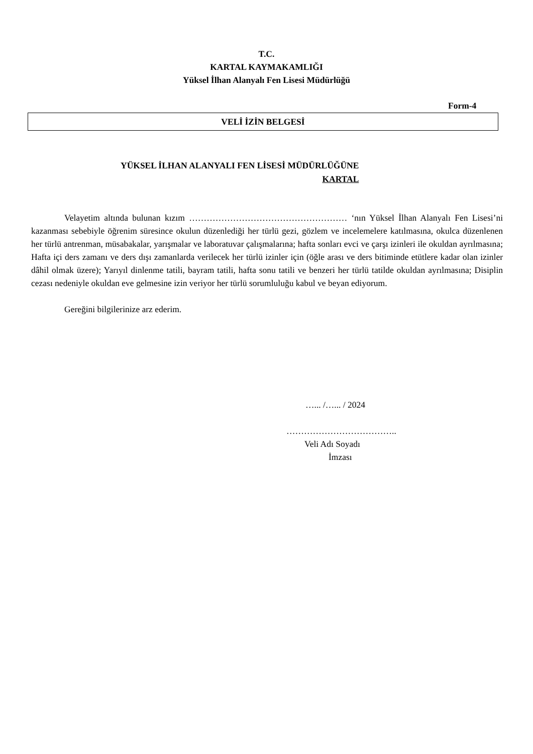T.C.
KARTAL KAYMAKAMLIĞI
Yüksel İlhan Alanyalı Fen Lisesi Müdürlüğü
Form-4
VELİ İZİN BELGESİ
YÜKSEL İLHAN ALANYALI FEN LİSESİ MÜDÜRLÜĞÜNE
KARTAL
Velayetim altında bulunan kızım ……………………………………………… ‘nın Yüksel İlhan Alanyalı Fen Lisesi’ni kazanması sebebiyle öğrenim süresince okulun düzenlediği her türlü gezi, gözlem ve incelemelere katılmasına, okulca düzenlenen her türlü antrenman, müsabakalar, yarışmalar ve laboratuvar çalışmalarına; hafta sonları evci ve çarşı izinleri ile okuldan ayrılmasına; Hafta içi ders zamanı ve ders dışı zamanlarda verilecek her türlü izinler için (öğle arası ve ders bitiminde etütlere kadar olan izinler dâhil olmak üzere); Yarıyıl dinlenme tatili, bayram tatili, hafta sonu tatili ve benzeri her türlü tatilde okuldan ayrılmasına; Disiplin cezası nedeniyle okuldan eve gelmesine izin veriyor her türlü sorumluluğu kabul ve beyan ediyorum.
Gereğini bilgilerinize arz ederim.
…... /…... / 2024
………………………………..
Veli Adı Soyadı
İmzası